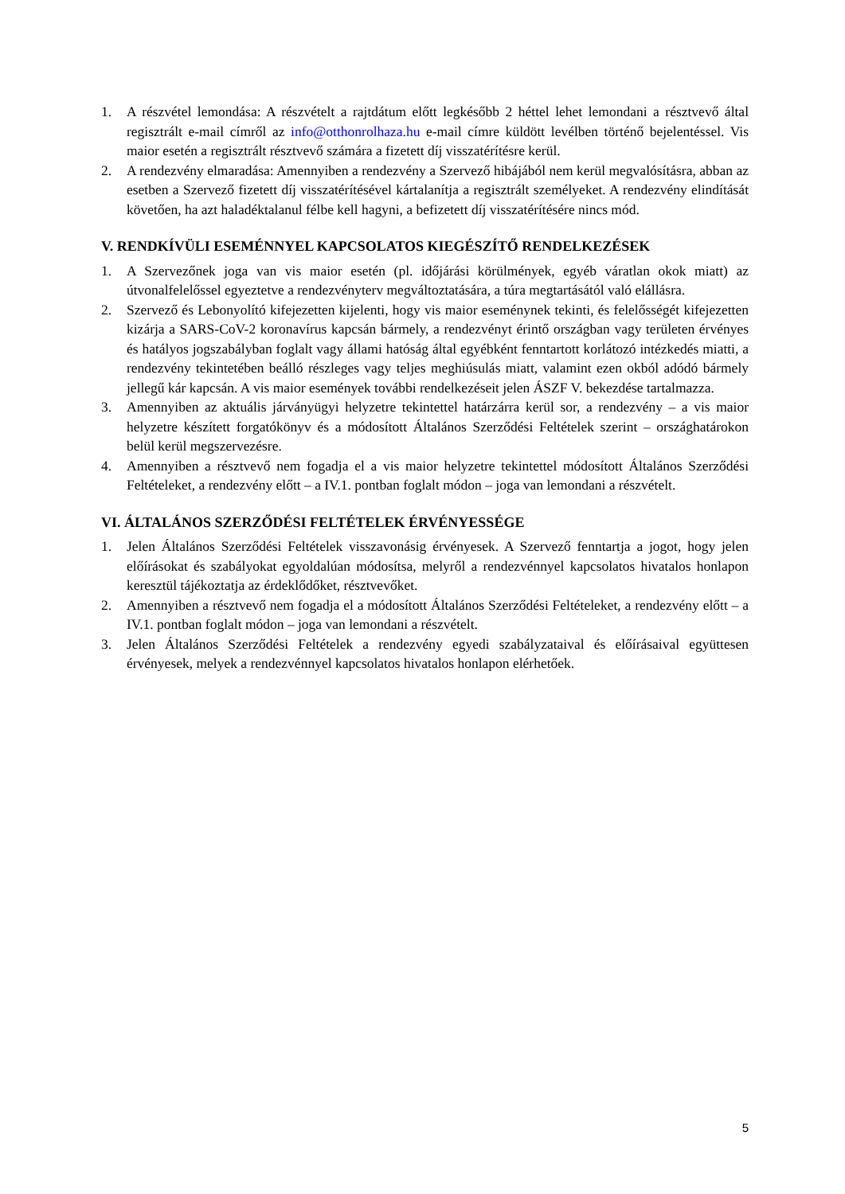1. A részvétel lemondása: A részvételt a rajtdátum előtt legkésőbb 2 héttel lehet lemondani a résztvevő által regisztrált e-mail címről az info@otthonrolhaza.hu e-mail címre küldött levélben történő bejelentéssel. Vis maior esetén a regisztrált résztvevő számára a fizetett díj visszatérítésre kerül.
2. A rendezvény elmaradása: Amennyiben a rendezvény a Szervező hibájából nem kerül megvalósításra, abban az esetben a Szervező fizetett díj visszatérítésével kártalanítja a regisztrált személyeket. A rendezvény elindítását követően, ha azt haladéktalanul félbe kell hagyni, a befizetett díj visszatérítésére nincs mód.
V. RENDKÍVÜLI ESEMÉNNYEL KAPCSOLATOS KIEGÉSZÍTŐ RENDELKEZÉSEK
1. A Szervezőnek joga van vis maior esetén (pl. időjárási körülmények, egyéb váratlan okok miatt) az útvonalfelelőssel egyeztetve a rendezvényterv megváltoztatására, a túra megtartásától való elállásra.
2. Szervező és Lebonyolító kifejezetten kijelenti, hogy vis maior eseménynek tekinti, és felelősségét kifejezetten kizárja a SARS-CoV-2 koronavírus kapcsán bármely, a rendezvényt érintő országban vagy területen érvényes és hatályos jogszabályban foglalt vagy állami hatóság által egyébként fenntartott korlátozó intézkedés miatti, a rendezvény tekintetében beálló részleges vagy teljes meghiúsulás miatt, valamint ezen okból adódó bármely jellegű kár kapcsán. A vis maior események további rendelkezéseit jelen ÁSZF V. bekezdése tartalmazza.
3. Amennyiben az aktuális járványügyi helyzetre tekintettel határzárra kerül sor, a rendezvény – a vis maior helyzetre készített forgatókönyv és a módosított Általános Szerződési Feltételek szerint – országhatárokon belül kerül megszervezésre.
4. Amennyiben a résztvevő nem fogadja el a vis maior helyzetre tekintettel módosított Általános Szerződési Feltételeket, a rendezvény előtt – a IV.1. pontban foglalt módon – joga van lemondani a részvételt.
VI. ÁLTALÁNOS SZERZŐDÉSI FELTÉTELEK ÉRVÉNYESSÉGE
1. Jelen Általános Szerződési Feltételek visszavonásig érvényesek. A Szervező fenntartja a jogot, hogy jelen előírásokat és szabályokat egyoldalúan módosítsa, melyről a rendezvénnyel kapcsolatos hivatalos honlapon keresztül tájékoztatja az érdeklődőket, résztvevőket.
2. Amennyiben a résztvevő nem fogadja el a módosított Általános Szerződési Feltételeket, a rendezvény előtt – a IV.1. pontban foglalt módon – joga van lemondani a részvételt.
3. Jelen Általános Szerződési Feltételek a rendezvény egyedi szabályzataival és előírásaival együttesen érvényesek, melyek a rendezvénnyel kapcsolatos hivatalos honlapon elérhetőek.
5